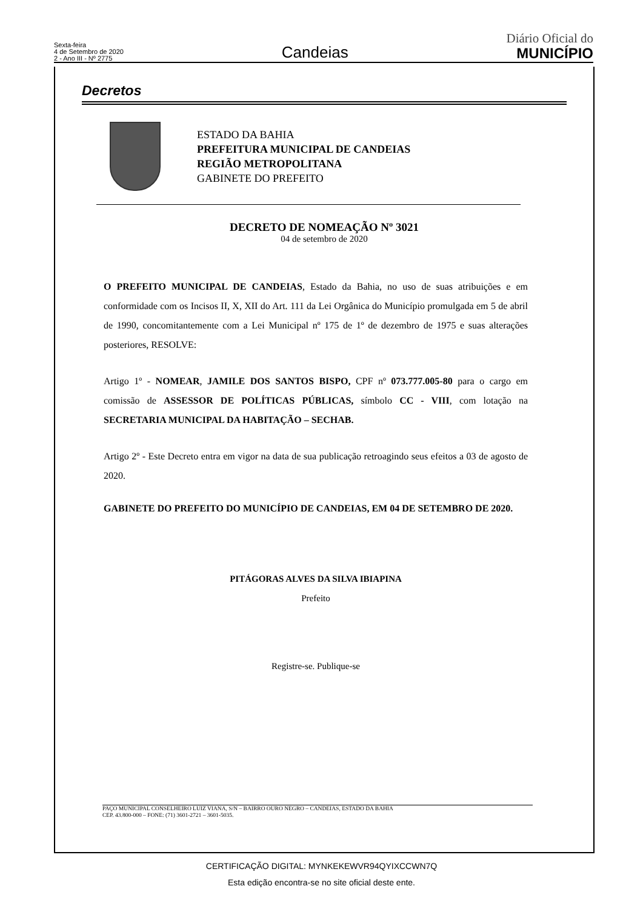Sexta-feira
4 de Setembro de 2020
2 - Ano III - Nº 2775
Candeias
Diário Oficial do
MUNICÍPIO
Decretos
ESTADO DA BAHIA
PREFEITURA MUNICIPAL DE CANDEIAS
REGIÃO METROPOLITANA
GABINETE DO PREFEITO
DECRETO DE NOMEAÇÃO Nº 3021
04 de setembro de 2020
O PREFEITO MUNICIPAL DE CANDEIAS, Estado da Bahia, no uso de suas atribuições e em conformidade com os Incisos II, X, XII do Art. 111 da Lei Orgânica do Município promulgada em 5 de abril de 1990, concomitantemente com a Lei Municipal nº 175 de 1º de dezembro de 1975 e suas alterações posteriores, RESOLVE:
Artigo 1º - NOMEAR, JAMILE DOS SANTOS BISPO, CPF nº 073.777.005-80 para o cargo em comissão de ASSESSOR DE POLÍTICAS PÚBLICAS, símbolo CC - VIII, com lotação na SECRETARIA MUNICIPAL DA HABITAÇÃO – SECHAB.
Artigo 2º - Este Decreto entra em vigor na data de sua publicação retroagindo seus efeitos a 03 de agosto de 2020.
GABINETE DO PREFEITO DO MUNICÍPIO DE CANDEIAS, EM 04 DE SETEMBRO DE 2020.
PITÁGORAS ALVES DA SILVA IBIAPINA
Prefeito
Registre-se. Publique-se
PAÇO MUNICIPAL CONSELHEIRO LUIZ VIANA, S/N – BAIRRO OURO NEGRO – CANDEIAS, ESTADO DA BAHIA
CEP. 43.800-000 – FONE: (71) 3601-2721 – 3601-5035.
CERTIFICAÇÃO DIGITAL: MYNKEKEWVR94QYIXCCWN7Q
Esta edição encontra-se no site oficial deste ente.